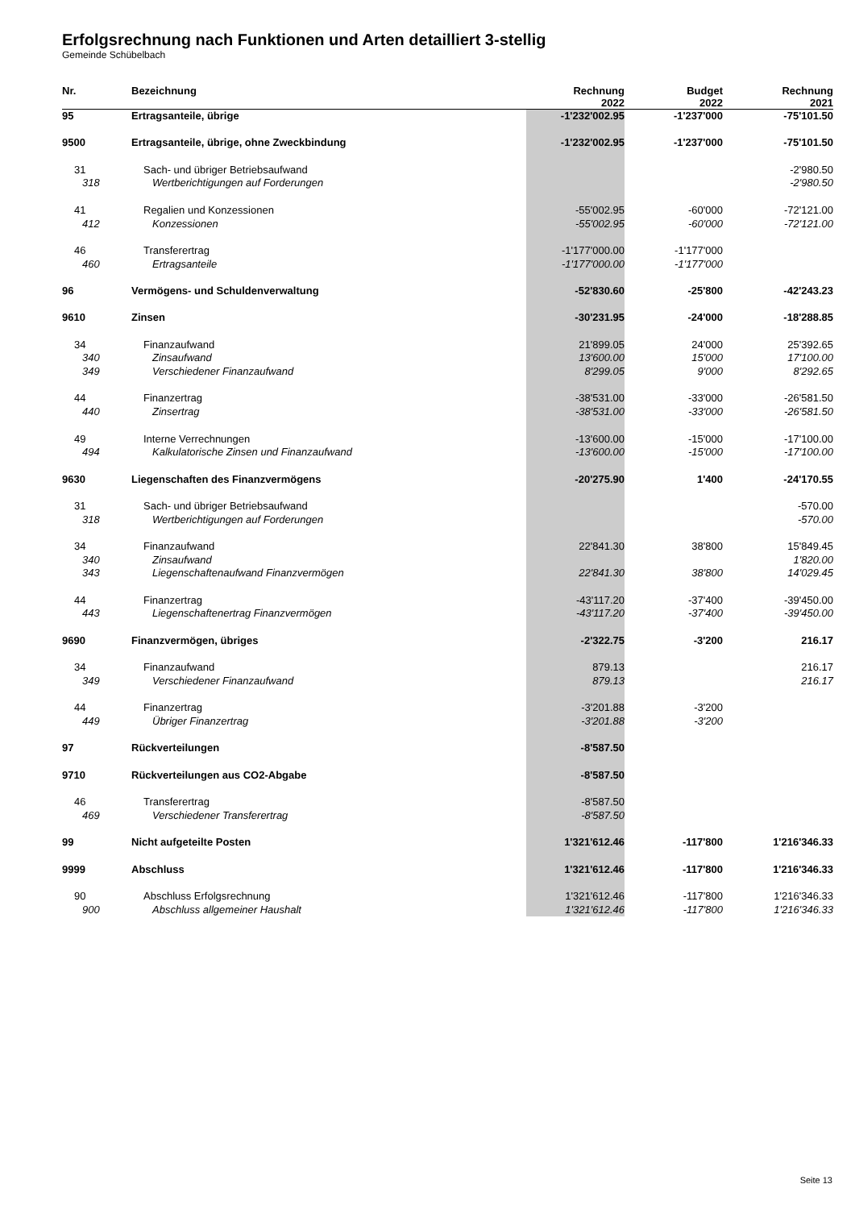Erfolgsrechnung nach Funktionen und Arten detailliert 3-stellig
Gemeinde Schübelbach
| Nr. | Bezeichnung | Rechnung 2022 | Budget 2022 | Rechnung 2021 |
| --- | --- | --- | --- | --- |
| 95 | Ertragsanteile, übrige | -1'232'002.95 | -1'237'000 | -75'101.50 |
| 9500 | Ertragsanteile, übrige, ohne Zweckbindung | -1'232'002.95 | -1'237'000 | -75'101.50 |
| 31 | Sach- und übriger Betriebsaufwand | | | -2'980.50 |
| 318 | Wertberichtigungen auf Forderungen | | | -2'980.50 |
| 41 | Regalien und Konzessionen | -55'002.95 | -60'000 | -72'121.00 |
| 412 | Konzessionen | -55'002.95 | -60'000 | -72'121.00 |
| 46 | Transferertrag | -1'177'000.00 | -1'177'000 | |
| 460 | Ertragsanteile | -1'177'000.00 | -1'177'000 | |
| 96 | Vermögens- und Schuldenverwaltung | -52'830.60 | -25'800 | -42'243.23 |
| 9610 | Zinsen | -30'231.95 | -24'000 | -18'288.85 |
| 34 | Finanzaufwand | 21'899.05 | 24'000 | 25'392.65 |
| 340 | Zinsaufwand | 13'600.00 | 15'000 | 17'100.00 |
| 349 | Verschiedener Finanzaufwand | 8'299.05 | 9'000 | 8'292.65 |
| 44 | Finanzertrag | -38'531.00 | -33'000 | -26'581.50 |
| 440 | Zinsertrag | -38'531.00 | -33'000 | -26'581.50 |
| 49 | Interne Verrechnungen | -13'600.00 | -15'000 | -17'100.00 |
| 494 | Kalkulatorische Zinsen und Finanzaufwand | -13'600.00 | -15'000 | -17'100.00 |
| 9630 | Liegenschaften des Finanzvermögens | -20'275.90 | 1'400 | -24'170.55 |
| 31 | Sach- und übriger Betriebsaufwand | | | -570.00 |
| 318 | Wertberichtigungen auf Forderungen | | | -570.00 |
| 34 | Finanzaufwand | 22'841.30 | 38'800 | 15'849.45 |
| 340 | Zinsaufwand | | | 1'820.00 |
| 343 | Liegenschaftenaufwand Finanzvermögen | 22'841.30 | 38'800 | 14'029.45 |
| 44 | Finanzertrag | -43'117.20 | -37'400 | -39'450.00 |
| 443 | Liegenschaftenertrag Finanzvermögen | -43'117.20 | -37'400 | -39'450.00 |
| 9690 | Finanzvermögen, übriges | -2'322.75 | -3'200 | 216.17 |
| 34 | Finanzaufwand | 879.13 | | 216.17 |
| 349 | Verschiedener Finanzaufwand | 879.13 | | 216.17 |
| 44 | Finanzertrag | -3'201.88 | -3'200 | |
| 449 | Übriger Finanzertrag | -3'201.88 | -3'200 | |
| 97 | Rückverteilungen | -8'587.50 | | |
| 9710 | Rückverteilungen aus CO2-Abgabe | -8'587.50 | | |
| 46 | Transferertrag | -8'587.50 | | |
| 469 | Verschiedener Transferertrag | -8'587.50 | | |
| 99 | Nicht aufgeteilte Posten | 1'321'612.46 | -117'800 | 1'216'346.33 |
| 9999 | Abschluss | 1'321'612.46 | -117'800 | 1'216'346.33 |
| 90 | Abschluss Erfolgsrechnung | 1'321'612.46 | -117'800 | 1'216'346.33 |
| 900 | Abschluss allgemeiner Haushalt | 1'321'612.46 | -117'800 | 1'216'346.33 |
Seite 13